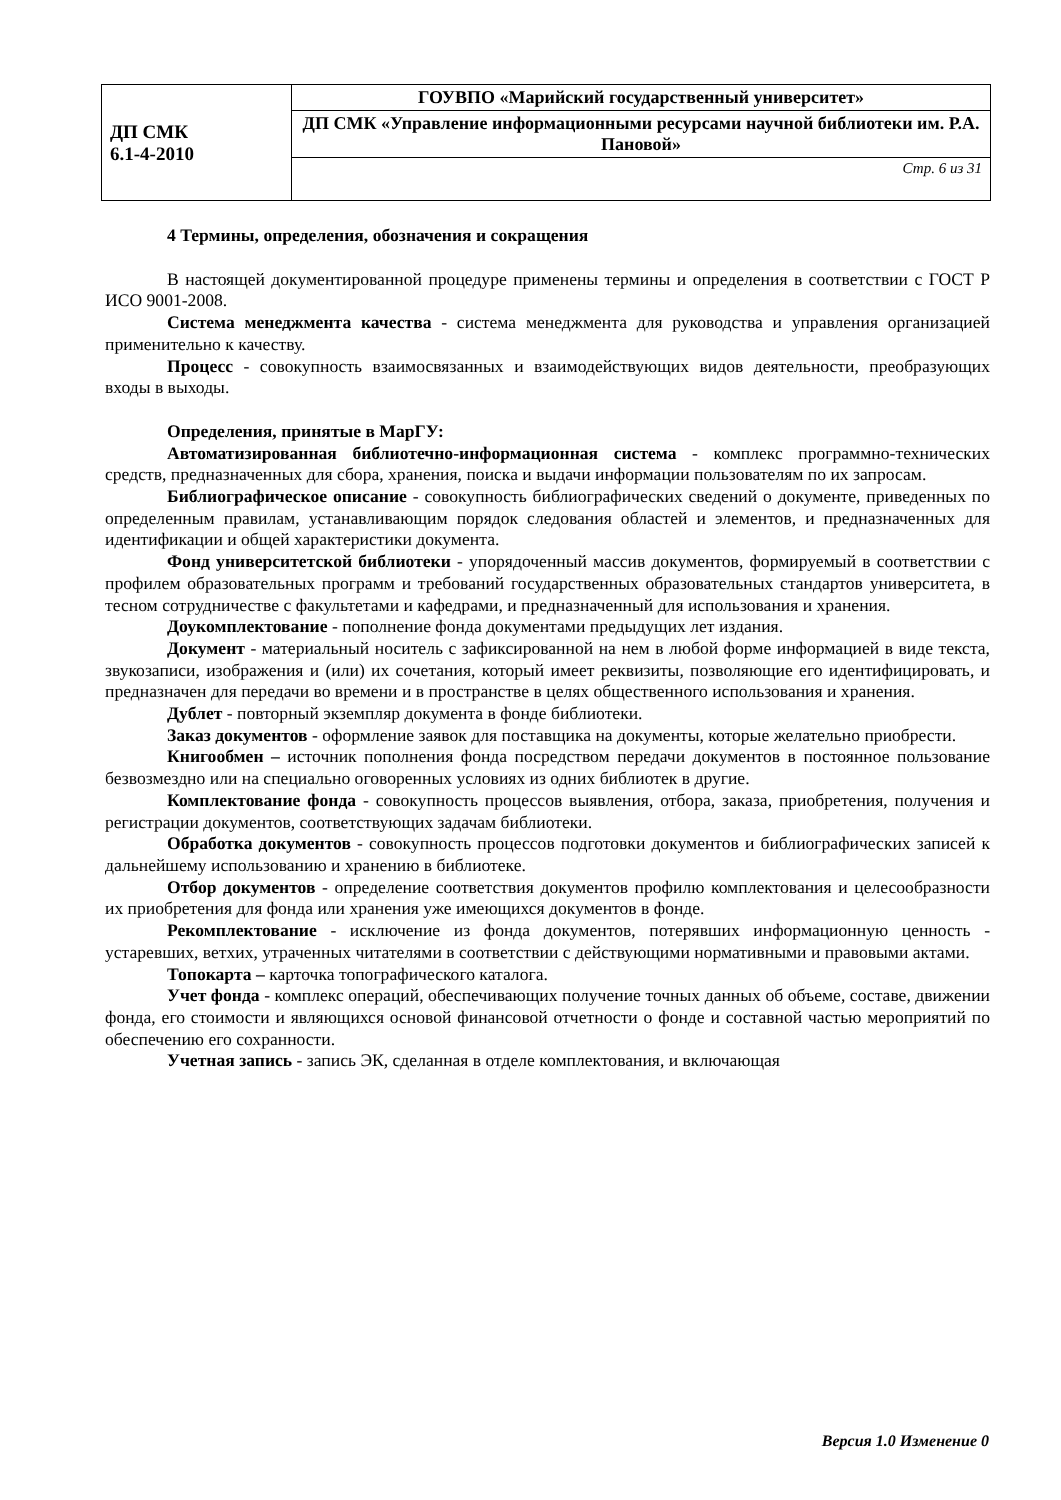| ДП СМК 6.1-4-2010 | ГОУВПО «Марийский государственный университет» |
| | ДП СМК «Управление информационными ресурсами научной библиотеки им. Р.А. Пановой» |
| | Стр. 6 из 31 |
4 Термины, определения, обозначения и сокращения
В настоящей документированной процедуре применены термины и определения в соответствии с ГОСТ Р ИСО 9001-2008.
Система менеджмента качества - система менеджмента для руководства и управления организацией применительно к качеству.
Процесс - совокупность взаимосвязанных и взаимодействующих видов деятельности, преобразующих входы в выходы.
Определения, принятые в МарГУ:
Автоматизированная библиотечно-информационная система - комплекс программно-технических средств, предназначенных для сбора, хранения, поиска и выдачи информации пользователям по их запросам.
Библиографическое описание - совокупность библиографических сведений о документе, приведенных по определенным правилам, устанавливающим порядок следования областей и элементов, и предназначенных для идентификации и общей характеристики документа.
Фонд университетской библиотеки - упорядоченный массив документов, формируемый в соответствии с профилем образовательных программ и требований государственных образовательных стандартов университета, в тесном сотрудничестве с факультетами и кафедрами, и предназначенный для использования и хранения.
Доукомплектование - пополнение фонда документами предыдущих лет издания.
Документ - материальный носитель с зафиксированной на нем в любой форме информацией в виде текста, звукозаписи, изображения и (или) их сочетания, который имеет реквизиты, позволяющие его идентифицировать, и предназначен для передачи во времени и в пространстве в целях общественного использования и хранения.
Дублет - повторный экземпляр документа в фонде библиотеки.
Заказ документов - оформление заявок для поставщика на документы, которые желательно приобрести.
Книгообмен – источник пополнения фонда посредством передачи документов в постоянное пользование безвозмездно или на специально оговоренных условиях из одних библиотек в другие.
Комплектование фонда - совокупность процессов выявления, отбора, заказа, приобретения, получения и регистрации документов, соответствующих задачам библиотеки.
Обработка документов - совокупность процессов подготовки документов и библиографических записей к дальнейшему использованию и хранению в библиотеке.
Отбор документов - определение соответствия документов профилю комплектования и целесообразности их приобретения для фонда или хранения уже имеющихся документов в фонде.
Рекомплектование - исключение из фонда документов, потерявших информационную ценность - устаревших, ветхих, утраченных читателями в соответствии с действующими нормативными и правовыми актами.
Топокарта – карточка топографического каталога.
Учет фонда - комплекс операций, обеспечивающих получение точных данных об объеме, составе, движении фонда, его стоимости и являющихся основой финансовой отчетности о фонде и составной частью мероприятий по обеспечению его сохранности.
Учетная запись - запись ЭК, сделанная в отделе комплектования, и включающая
Версия 1.0 Изменение 0